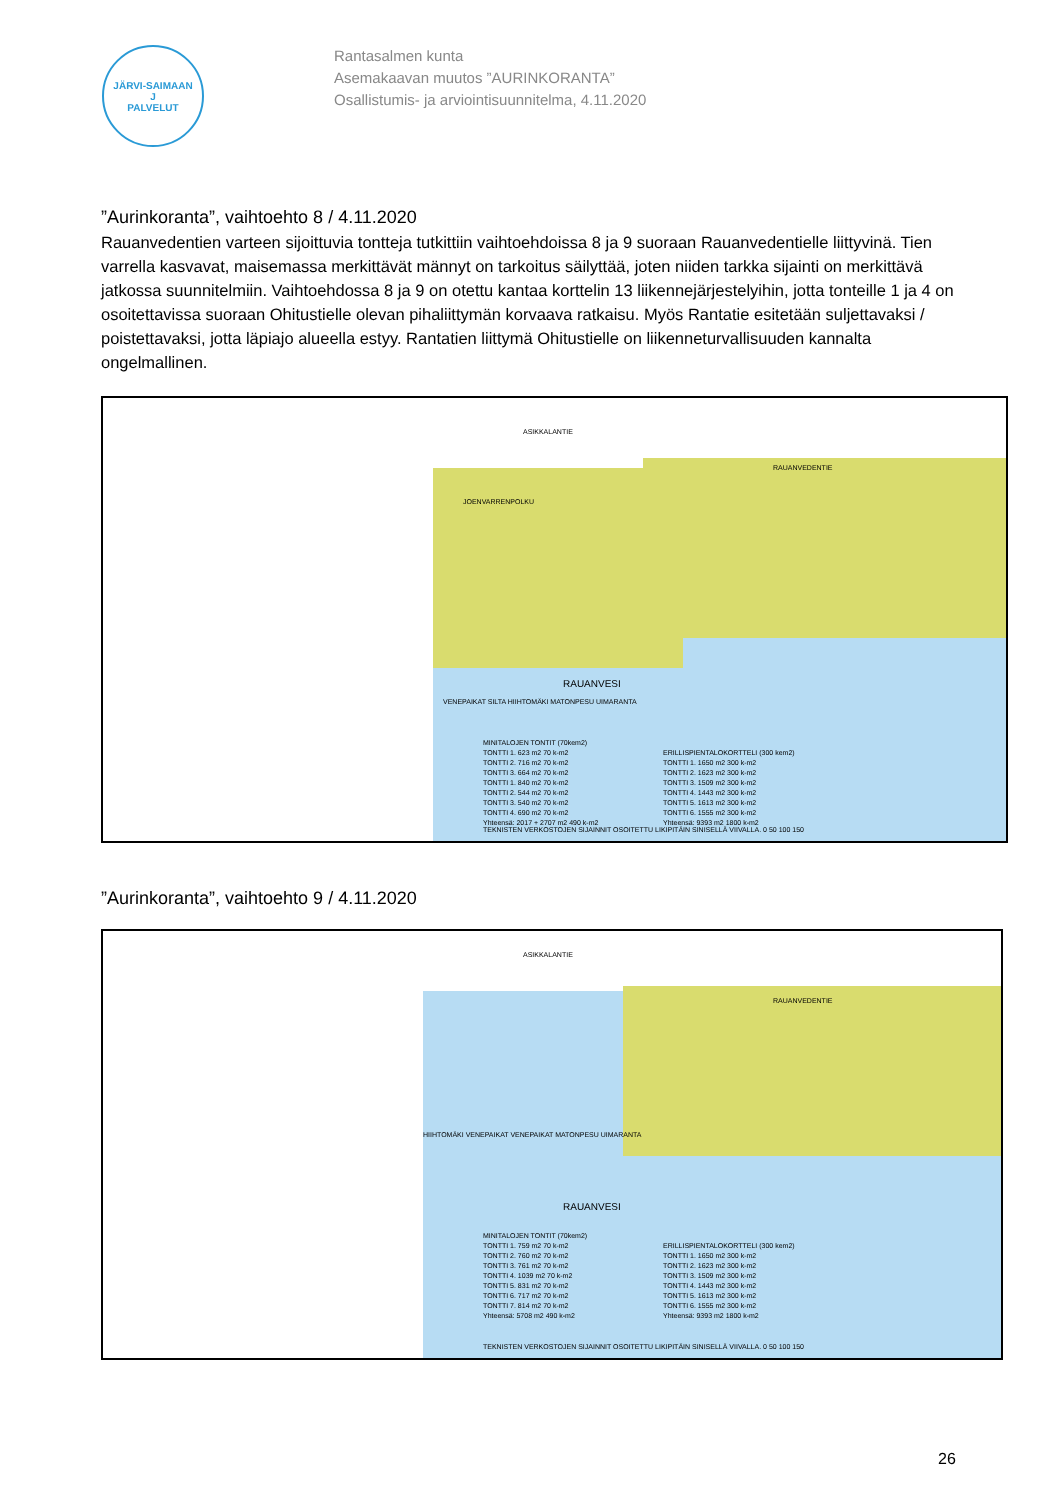JÄRVI-SAIMAAN
J
PALVELUT
Rantasalmen kunta
Asemakaavan muutos ”AURINKORANTA”
Osallistumis- ja arviointisuunnitelma, 4.11.2020
”Aurinkoranta”, vaihtoehto 8 / 4.11.2020
Rauanvedentien varteen sijoittuvia tontteja tutkittiin vaihtoehdoissa 8 ja 9 suoraan Rauanvedentielle liittyvinä. Tien varrella kasvavat, maisemassa merkittävät männyt on tarkoitus säilyttää, joten niiden tarkka sijainti on merkittävä jatkossa suunnitelmiin. Vaihtoehdossa 8 ja 9 on otettu kantaa korttelin 13 liikennejärjestelyihin, jotta tonteille 1 ja 4 on osoitettavissa suoraan Ohitustielle olevan pihaliittymän korvaava ratkaisu. Myös Rantatie esitetään suljettavaksi / poistettavaksi, jotta läpiajo alueella estyy. Rantatien liittymä Ohitustielle on liikenneturvallisuuden kannalta ongelmallinen.
ASIKKALANTIE
RAUANVEDENTIE
JOENVARRENPOLKU
RAUANVESI
VENEPAIKAT SILTA HIIHTOMÄKI MATONPESU UIMARANTA
MINITALOJEN TONTIT (70kem2)
TONTTI 1. 623 m2 70 k-m2
TONTTI 2. 716 m2 70 k-m2
TONTTI 3. 664 m2 70 k-m2
TONTTI 1. 840 m2 70 k-m2
TONTTI 2. 544 m2 70 k-m2
TONTTI 3. 540 m2 70 k-m2
TONTTI 4. 690 m2 70 k-m2
Yhteensä: 2017 + 2707 m2 490 k-m2
ERILLISPIENTALOKORTTELI (300 kem2)
TONTTI 1. 1650 m2 300 k-m2
TONTTI 2. 1623 m2 300 k-m2
TONTTI 3. 1509 m2 300 k-m2
TONTTI 4. 1443 m2 300 k-m2
TONTTI 5. 1613 m2 300 k-m2
TONTTI 6. 1555 m2 300 k-m2
Yhteensä: 9393 m2 1800 k-m2
TEKNISTEN VERKOSTOJEN SIJAINNIT OSOITETTU LIKIPITÄIN SINISELLÄ VIIVALLA. 0 50 100 150
”Aurinkoranta”, vaihtoehto 9 / 4.11.2020
ASIKKALANTIE
RAUANVEDENTIE
RAUANVESI
HIIHTOMÄKI VENEPAIKAT VENEPAIKAT MATONPESU UIMARANTA
MINITALOJEN TONTIT (70kem2)
TONTTI 1. 759 m2 70 k-m2
TONTTI 2. 760 m2 70 k-m2
TONTTI 3. 761 m2 70 k-m2
TONTTI 4. 1039 m2 70 k-m2
TONTTI 5. 831 m2 70 k-m2
TONTTI 6. 717 m2 70 k-m2
TONTTI 7. 814 m2 70 k-m2
Yhteensä: 5708 m2 490 k-m2
ERILLISPIENTALOKORTTELI (300 kem2)
TONTTI 1. 1650 m2 300 k-m2
TONTTI 2. 1623 m2 300 k-m2
TONTTI 3. 1509 m2 300 k-m2
TONTTI 4. 1443 m2 300 k-m2
TONTTI 5. 1613 m2 300 k-m2
TONTTI 6. 1555 m2 300 k-m2
Yhteensä: 9393 m2 1800 k-m2
TEKNISTEN VERKOSTOJEN SIJAINNIT OSOITETTU LIKIPITÄIN SINISELLÄ VIIVALLA. 0 50 100 150
26